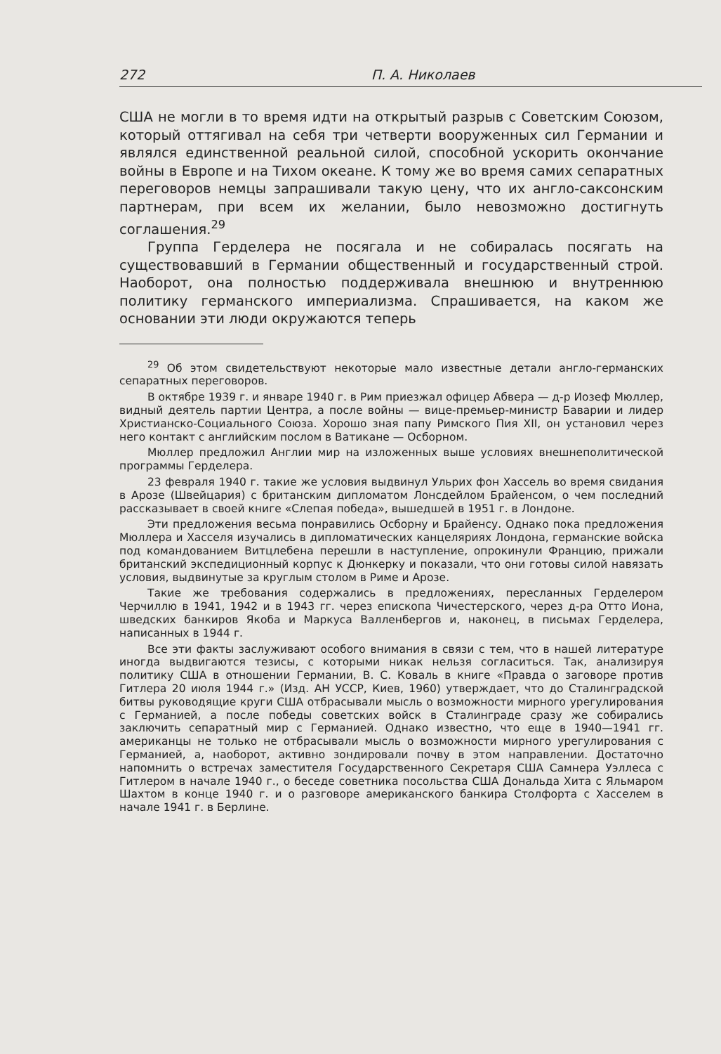272 П. А. Николаев
США не могли в то время идти на открытый разрыв с Советским Союзом, который оттягивал на себя три четверти вооруженных сил Германии и являлся единственной реальной силой, способной ускорить окончание войны в Европе и на Тихом океане. К тому же во время самих сепаратных переговоров немцы запрашивали такую цену, что их англо-саксонским партнерам, при всем их желании, было невозможно достигнуть соглашения.<sup>29</sup>
Группа Герделера не посягала и не собиралась посягать на существовавший в Германии общественный и государственный строй. Наоборот, она полностью поддерживала внешнюю и внутреннюю политику германского империализма. Спрашивается, на каком же основании эти люди окружаются теперь
<sup>29</sup> Об этом свидетельствуют некоторые мало известные детали англо-германских сепаратных переговоров.
В октябре 1939 г. и январе 1940 г. в Рим приезжал офицер Абвера — д-р Иозеф Мюллер, видный деятель партии Центра, а после войны — вице-премьер-министр Баварии и лидер Христианско-Социального Союза. Хорошо зная папу Римского Пия XII, он установил через него контакт с английским послом в Ватикане — Осборном.
Мюллер предложил Англии мир на изложенных выше условиях внешнеполитической программы Герделера.
23 февраля 1940 г. такие же условия выдвинул Ульрих фон Хассель во время свидания в Арозе (Швейцария) с британским дипломатом Лонсдейлом Брайенсом, о чем последний рассказывает в своей книге «Слепая победа», вышедшей в 1951 г. в Лондоне.
Эти предложения весьма понравились Осборну и Брайенсу. Однако пока предложения Мюллера и Хасселя изучались в дипломатических канцеляриях Лондона, германские войска под командованием Витцлебена перешли в наступление, опрокинули Францию, прижали британский экспедиционный корпус к Дюнкерку и показали, что они готовы силой навязать условия, выдвинутые за круглым столом в Риме и Арозе.
Такие же требования содержались в предложениях, пересланных Герделером Черчиллю в 1941, 1942 и в 1943 гг. через епископа Чичестерского, через д-ра Отто Иона, шведских банкиров Якоба и Маркуса Валленбергов и, наконец, в письмах Герделера, написанных в 1944 г.
Все эти факты заслуживают особого внимания в связи с тем, что в нашей литературе иногда выдвигаются тезисы, с которыми никак нельзя согласиться. Так, анализируя политику США в отношении Германии, В. С. Коваль в книге «Правда о заговоре против Гитлера 20 июля 1944 г.» (Изд. АН УССР, Киев, 1960) утверждает, что до Сталинградской битвы руководящие круги США отбрасывали мысль о возможности мирного урегулирования с Германией, а после победы советских войск в Сталинграде сразу же собирались заключить сепаратный мир с Германией. Однако известно, что еще в 1940—1941 гг. американцы не только не отбрасывали мысль о возможности мирного урегулирования с Германией, а, наоборот, активно зондировали почву в этом направлении. Достаточно напомнить о встречах заместителя Государственного Секретаря США Самнера Уэллеса с Гитлером в начале 1940 г., о беседе советника посольства США Дональда Хита с Яльмаром Шахтом в конце 1940 г. и о разговоре американского банкира Столфорта с Хасселем в начале 1941 г. в Берлине.